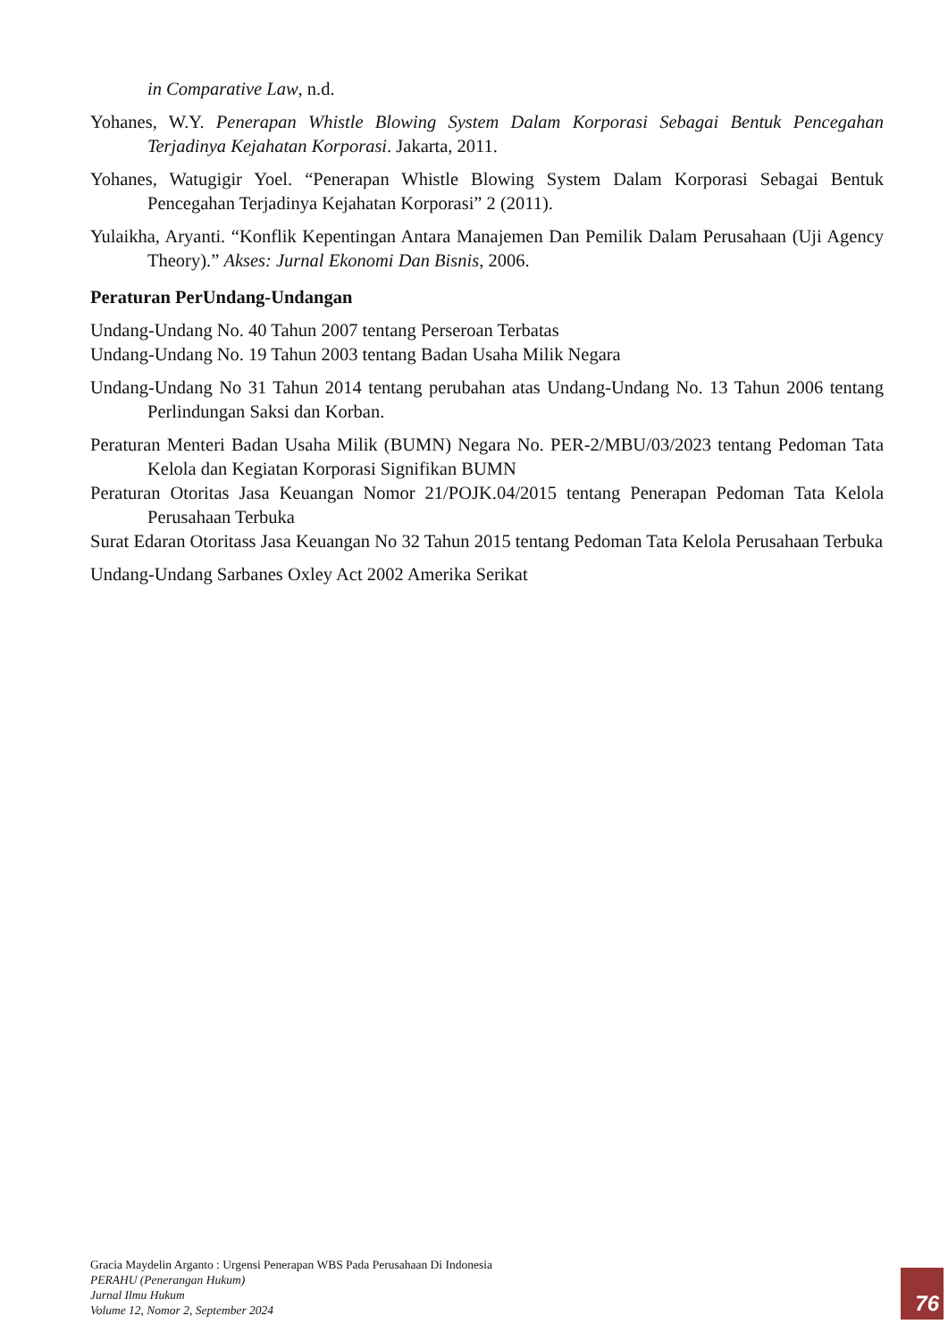in Comparative Law, n.d.
Yohanes, W.Y. Penerapan Whistle Blowing System Dalam Korporasi Sebagai Bentuk Pencegahan Terjadinya Kejahatan Korporasi. Jakarta, 2011.
Yohanes, Watugigir Yoel. “Penerapan Whistle Blowing System Dalam Korporasi Sebagai Bentuk Pencegahan Terjadinya Kejahatan Korporasi” 2 (2011).
Yulaikha, Aryanti. “Konflik Kepentingan Antara Manajemen Dan Pemilik Dalam Perusahaan (Uji Agency Theory).” Akses: Jurnal Ekonomi Dan Bisnis, 2006.
Peraturan PerUndang-Undangan
Undang-Undang No. 40 Tahun 2007 tentang Perseroan Terbatas
Undang-Undang No. 19 Tahun 2003 tentang Badan Usaha Milik Negara
Undang-Undang No 31 Tahun 2014 tentang perubahan atas Undang-Undang No. 13 Tahun 2006 tentang Perlindungan Saksi dan Korban.
Peraturan Menteri Badan Usaha Milik (BUMN) Negara No. PER-2/MBU/03/2023 tentang Pedoman Tata Kelola dan Kegiatan Korporasi Signifikan BUMN
Peraturan Otoritas Jasa Keuangan Nomor 21/POJK.04/2015 tentang Penerapan Pedoman Tata Kelola Perusahaan Terbuka
Surat Edaran Otoritass Jasa Keuangan No 32 Tahun 2015 tentang Pedoman Tata Kelola Perusahaan Terbuka
Undang-Undang Sarbanes Oxley Act 2002 Amerika Serikat
Gracia Maydelin Arganto : Urgensi Penerapan WBS Pada Perusahaan Di Indonesia
PERAHU (Penerangan Hukum)
Jurnal Ilmu Hukum
Volume 12, Nomor 2, September 2024
76